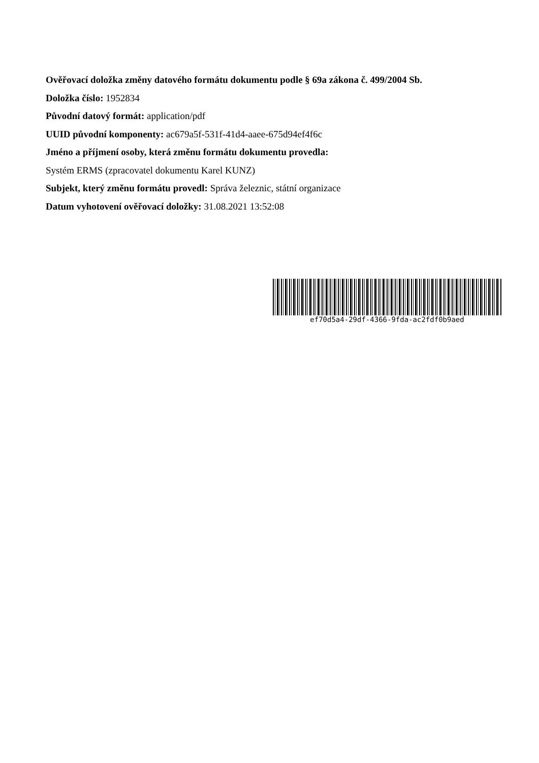Ověřovací doložka změny datového formátu dokumentu podle § 69a zákona č. 499/2004 Sb.
Doložka číslo: 1952834
Původní datový formát: application/pdf
UUID původní komponenty: ac679a5f-531f-41d4-aaee-675d94ef4f6c
Jméno a příjmení osoby, která změnu formátu dokumentu provedla:
Systém ERMS (zpracovatel dokumentu Karel KUNZ)
Subjekt, který změnu formátu provedl: Správa železnic, státní organizace
Datum vyhotovení ověřovací doložky: 31.08.2021 13:52:08
ef70d5a4-29df-4366-9fda-ac2fdf0b9aed